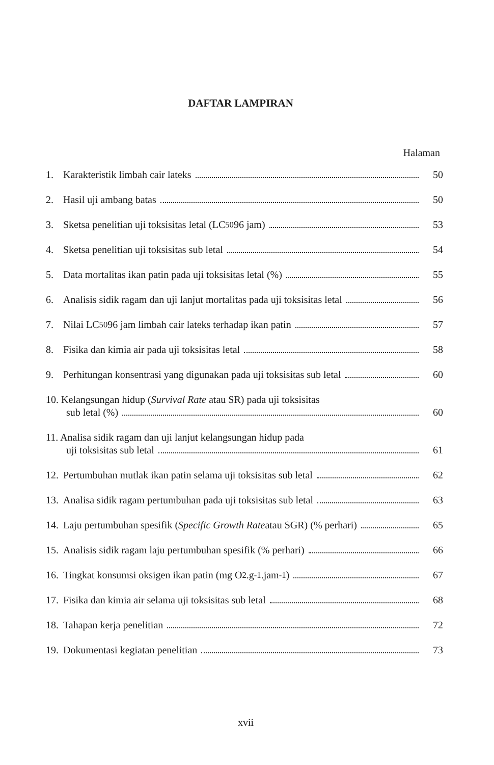DAFTAR LAMPIRAN
Halaman
1. Karakteristik limbah cair lateks 50
2. Hasil uji ambang batas 50
3. Sketsa penelitian uji toksisitas letal (LC<sub>50</sub> 96 jam) 53
4. Sketsa penelitian uji toksisitas sub letal 54
5. Data mortalitas ikan patin pada uji toksisitas letal (%) 55
6. Analisis sidik ragam dan uji lanjut mortalitas pada uji toksisitas letal 56
7. Nilai LC<sub>50</sub> 96 jam limbah cair lateks terhadap ikan patin 57
8. Fisika dan kimia air pada uji toksisitas letal 58
9. Perhitungan konsentrasi yang digunakan pada uji toksisitas sub letal 60
10. Kelangsungan hidup (Survival Rate atau SR) pada uji toksisitas
sub letal (%) 60
11. Analisa sidik ragam dan uji lanjut kelangsungan hidup pada
uji toksisitas sub letal 61
12. Pertumbuhan mutlak ikan patin selama uji toksisitas sub letal 62
13. Analisa sidik ragam pertumbuhan pada uji toksisitas sub letal 63
14. Laju pertumbuhan spesifik (Specific Growth Rate atau SGR) (% perhari) 65
15. Analisis sidik ragam laju pertumbuhan spesifik (% perhari) 66
16. Tingkat konsumsi oksigen ikan patin (mg O<sub>2</sub>.g<sup>-1</sup>.jam<sup>-1</sup>) 67
17. Fisika dan kimia air selama uji toksisitas sub letal 68
18. Tahapan kerja penelitian 72
19. Dokumentasi kegiatan penelitian 73
xvii